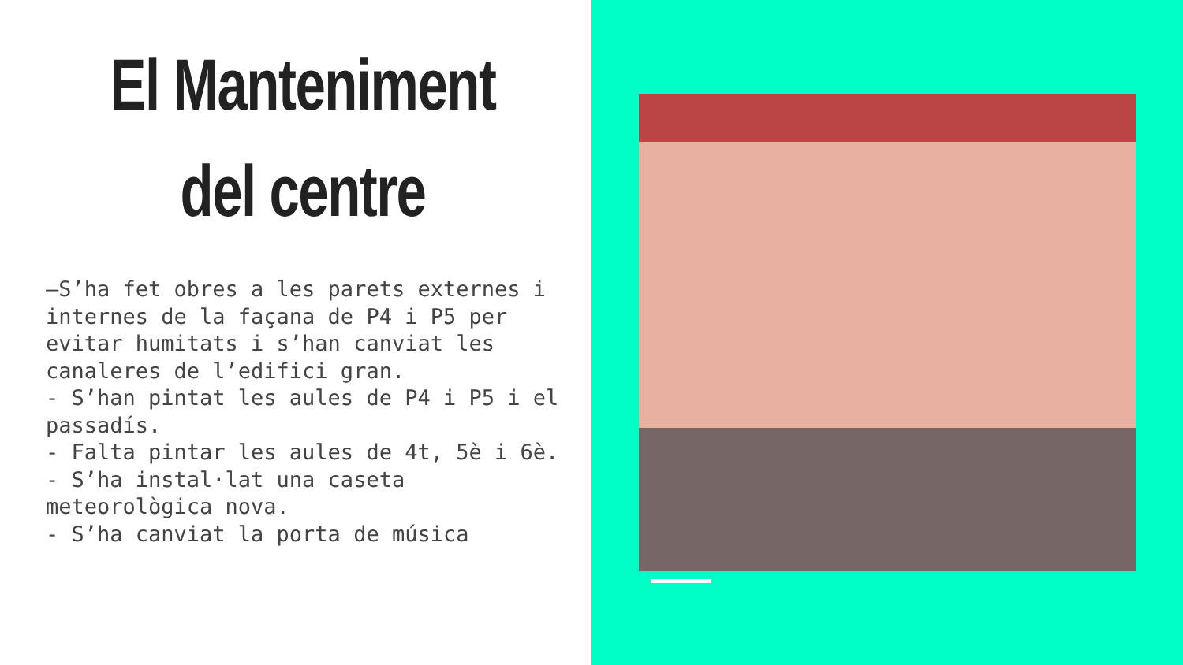El Manteniment
del centre
–S’ha fet obres a les parets externes i internes de la façana de P4 i P5 per evitar humitats i s’han canviat les canaleres de l’edifici gran.
- S’han pintat les aules de P4 i P5 i el passadís.
- Falta pintar les aules de 4t, 5è i 6è.
- S’ha instal·lat una caseta meteorològica nova.
- S’ha canviat la porta de música